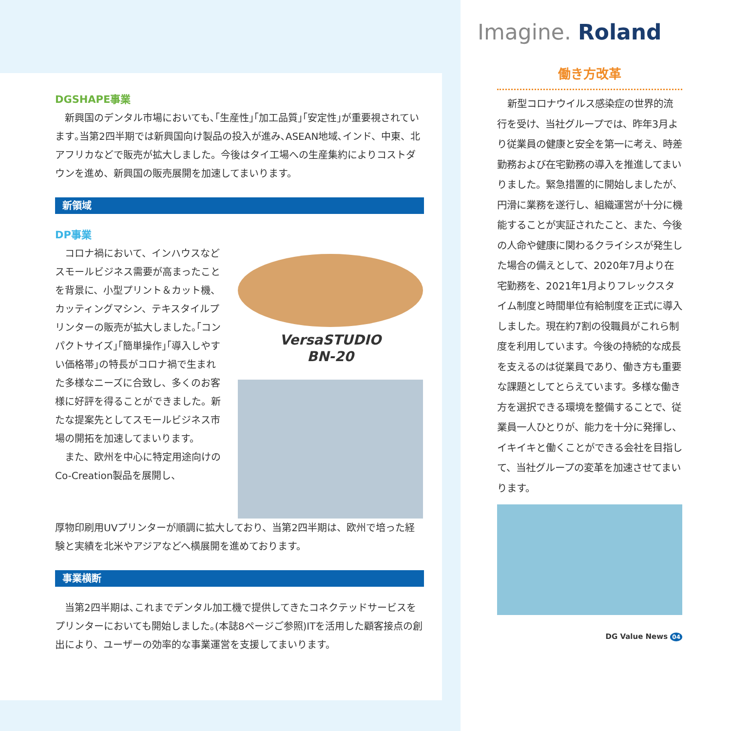DGSHAPE事業
新興国のデンタル市場においても､｢生産性｣｢加工品質｣｢安定性｣が重要視されています｡当第2四半期では新興国向け製品の投入が進み､ASEAN地域､インド、中東、北アフリカなどで販売が拡大しました。今後はタイ工場への生産集約によりコストダウンを進め、新興国の販売展開を加速してまいります。
新領域
DP事業
コロナ禍において、インハウスなどスモールビジネス需要が高まったことを背景に、小型プリント＆カット機、カッティングマシン、テキスタイルプリンターの販売が拡大しました｡｢コンパクトサイズ｣｢簡単操作｣｢導入しやすい価格帯｣の特長がコロナ禍で生まれた多様なニーズに合致し、多くのお客様に好評を得ることができました。新たな提案先としてスモールビジネス市場の開拓を加速してまいります。
また、欧州を中心に特定用途向けのCo-Creation製品を展開し、
VersaSTUDIO
BN-20
厚物印刷用UVプリンターが順調に拡大しており、当第2四半期は、欧州で培った経験と実績を北米やアジアなどへ横展開を進めております。
事業横断
当第2四半期は､これまでデンタル加工機で提供してきたコネクテッドサービスをプリンターにおいても開始しました｡(本誌8ページご参照)ITを活用した顧客接点の創出により、ユーザーの効率的な事業運営を支援してまいります。
Imagine. Roland
働き方改革
新型コロナウイルス感染症の世界的流行を受け、当社グループでは、昨年3月より従業員の健康と安全を第一に考え、時差勤務および在宅勤務の導入を推進してまいりました。緊急措置的に開始しましたが、円滑に業務を遂行し、組織運営が十分に機能することが実証されたこと、また、今後の人命や健康に関わるクライシスが発生した場合の備えとして、2020年7月より在宅勤務を、2021年1月よりフレックスタイム制度と時間単位有給制度を正式に導入しました。現在約7割の役職員がこれら制度を利用しています。今後の持続的な成長を支えるのは従業員であり、働き方も重要な課題としてとらえています。多様な働き方を選択できる環境を整備することで、従業員一人ひとりが、能力を十分に発揮し、イキイキと働くことができる会社を目指して、当社グループの変革を加速させてまいります。
DG Value News 04